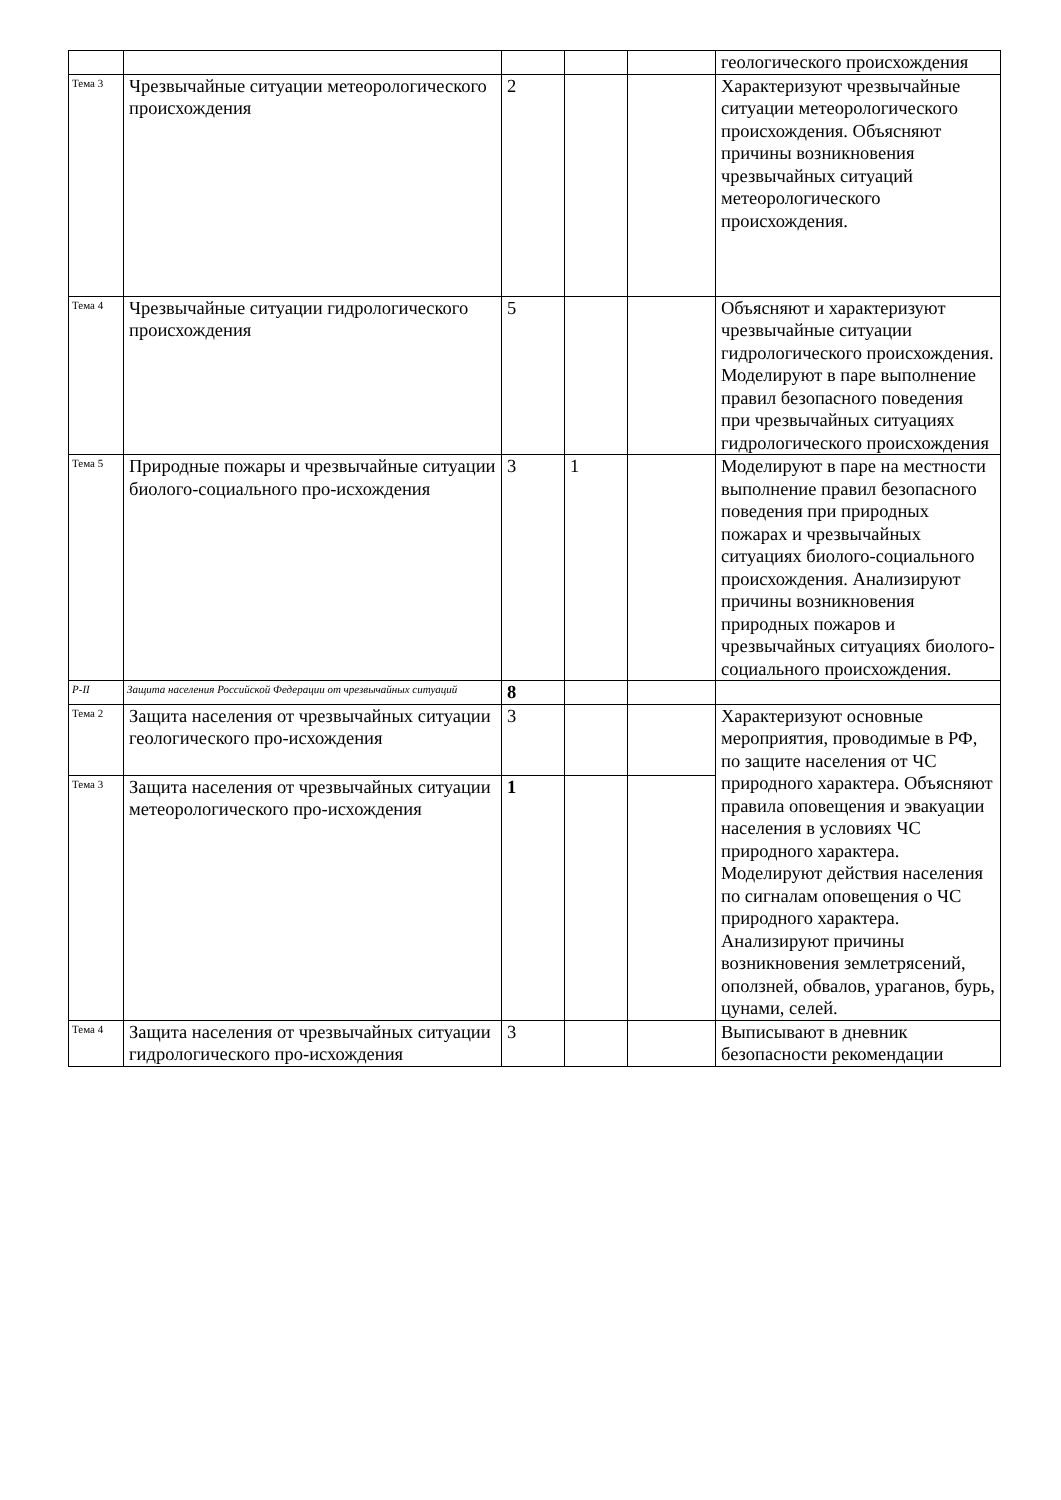| | | | | | геологического происхождения |
| Тема 3 | Чрезвычайные ситуации метеорологического происхождения | 2 | | | Характеризуют чрезвычайные ситуации метеорологического происхождения. Объясняют причины возникновения чрезвычайных ситуаций метеорологического происхождения. |
| Тема 4 | Чрезвычайные ситуации гидрологического происхождения | 5 | | | Объясняют и характеризуют чрезвычайные ситуации гидрологического происхождения. Моделируют в паре выполнение правил безопасного поведения при чрезвычайных ситуациях гидрологического происхождения |
| Тема 5 | Природные пожары и чрезвычайные ситуации биолого-социального про-исхождения | 3 | 1 | | Моделируют в паре на местности выполнение правил безопасного поведения при природных пожарах и чрезвычайных ситуациях биолого-социального происхождения. Анализируют причины возникновения природных пожаров и чрезвычайных ситуациях биолого-социального происхождения. |
| Р-II | Защита населения Российской Федерации от чрезвычайных ситуаций | 8 | | | |
| Тема 2 | Защита населения от чрезвычайных ситуации геологического про-исхождения | 3 | | | Характеризуют основные мероприятия, проводимые в РФ, по защите населения от ЧС природного характера. Объясняют правила оповещения и эвакуации населения в условиях ЧС природного характера. Моделируют действия населения по сигналам оповещения о ЧС природного характера. Анализируют причины возникновения землетрясений, оползней, обвалов, ураганов, бурь, цунами, селей. |
| Тема 3 | Защита населения от чрезвычайных ситуации метеорологического про-исхождения | 1 | | | |
| Тема 4 | Защита населения от чрезвычайных ситуации гидрологического про-исхождения | 3 | | | Выписывают в дневник безопасности рекомендации |